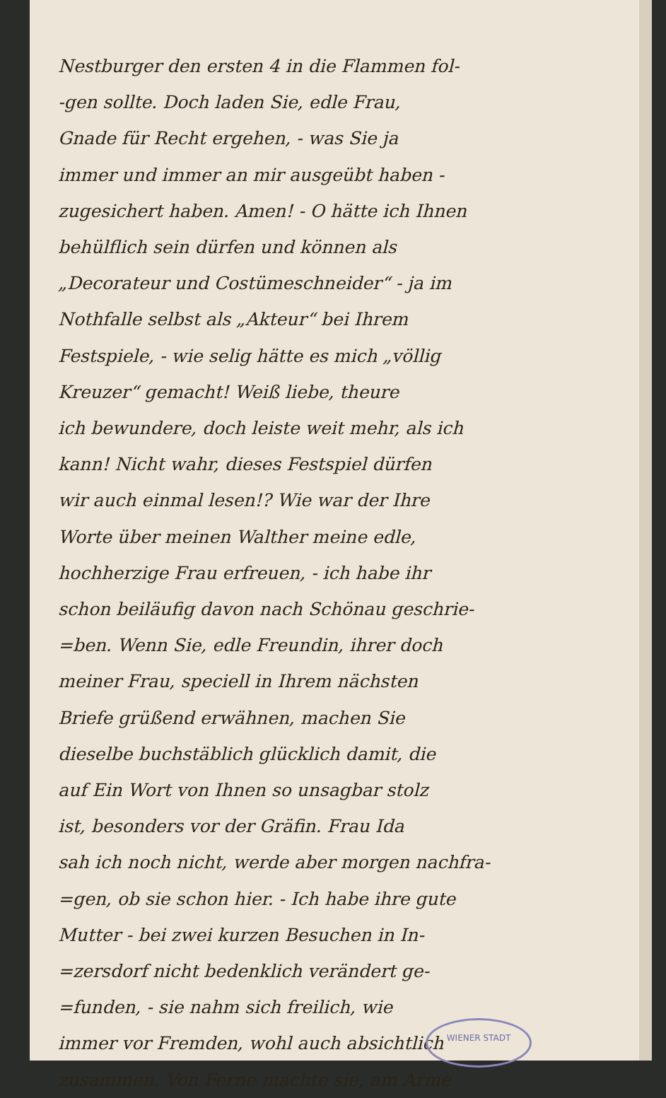Nestburger den ersten 4 in die Flammen fol-
-gen sollte. Doch laden Sie, edle Frau,
Gnade für Recht ergehen, - was Sie ja
immer und immer an mir ausgeübt haben -
zugesichert haben. Amen! - O hätte ich Ihnen
behülflich sein dürfen und können als
„Decorateur und Costümeschneider“ - ja im
Nothfalle selbst als „Akteur“ bei Ihrem
Festspiele, - wie selig hätte es mich „völlig
Kreuzer“ gemacht! Weiß liebe, theure
ich bewundere, doch leiste weit mehr, als ich
kann! Nicht wahr, dieses Festspiel dürfen
wir auch einmal lesen!? Wie war der Ihre
Worte über meinen Walther meine edle,
hochherzige Frau erfreuen, - ich habe ihr
schon beiläufig davon nach Schönau geschrie-
=ben. Wenn Sie, edle Freundin, ihrer doch
meiner Frau, speciell in Ihrem nächsten
Briefe grüßend erwähnen, machen Sie
dieselbe buchstäblich glücklich damit, die
auf Ein Wort von Ihnen so unsagbar stolz
ist, besonders vor der Gräfin. Frau Ida
sah ich noch nicht, werde aber morgen nachfra-
=gen, ob sie schon hier. - Ich habe ihre gute
Mutter - bei zwei kurzen Besuchen in In-
=zersdorf nicht bedenklich verändert ge-
=funden, - sie nahm sich freilich, wie
immer vor Fremden, wohl auch absichtlich
zusammen. Von Ferne machte sie, am Arme
WIENER STADT